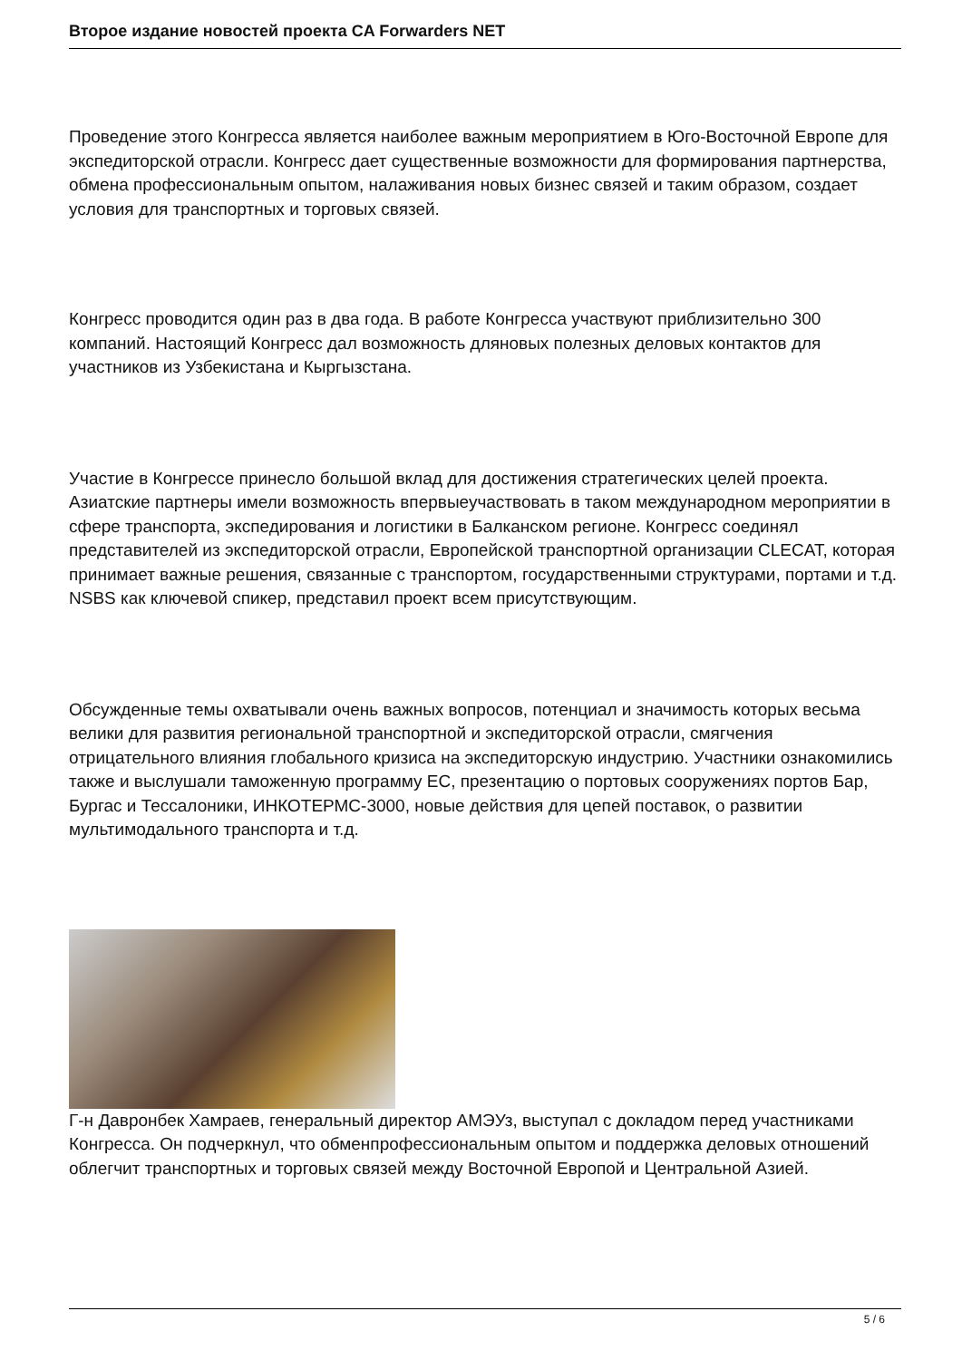Второе издание новостей проекта CA Forwarders NET
Проведение этого Конгресса является наиболее важным мероприятием в Юго-Восточной Европе для экспедиторской отрасли. Конгресс дает существенные возможности для формирования партнерства, обмена профессиональным опытом, налаживания новых бизнес связей и таким образом, создает условия для транспортных и торговых связей.
Конгресс проводится один раз в два года. В работе Конгресса участвуют приблизительно 300 компаний. Настоящий Конгресс дал возможность дляновых полезных деловых контактов для участников из Узбекистана и Кыргызстана.
Участие в Конгрессе принесло большой вклад для достижения стратегических целей проекта. Азиатские партнеры имели возможность впервыеучаствовать в таком международном мероприятии в сфере транспорта, экспедирования и логистики в Балканском регионе. Конгресс соединял представителей из экспедиторской отрасли, Европейской транспортной организации CLECAT, которая принимает важные решения, связанные с транспортом, государственными структурами, портами и т.д. NSBS как ключевой спикер, представил проект всем присутствующим.
Обсужденные темы охватывали очень важных вопросов, потенциал и значимость которых весьма велики для развития региональной транспортной и экспедиторской отрасли, смягчения отрицательного влияния глобального кризиса на экспедиторскую индустрию. Участники ознакомились также и выслушали таможенную программу ЕС, презентацию о портовых сооружениях портов Бар, Бургас и Тессалоники, ИНКОТЕРМС-3000, новые действия для цепей поставок, о развитии мультимодального транспорта и т.д.
Г-н Давронбек Хамраев, генеральный директор АМЭУз, выступал с докладом перед участниками Конгресса. Он подчеркнул, что обменпрофессиональным опытом и поддержка деловых отношений облегчит транспортных и торговых связей между Восточной Европой и Центральной Азией.
5 / 6